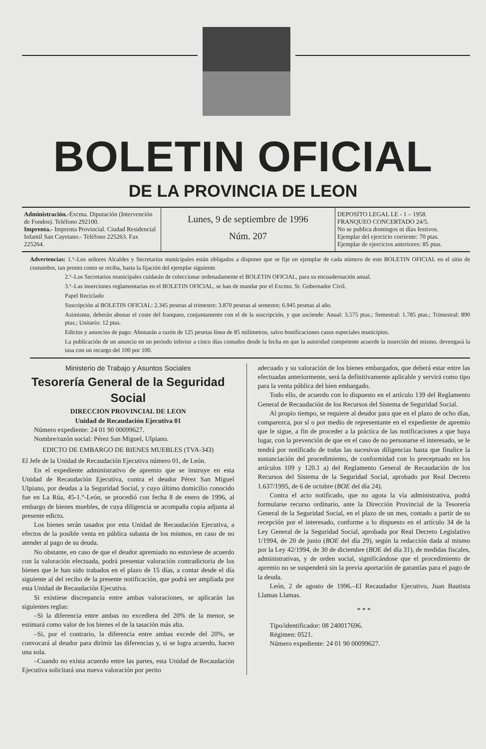BOLETIN OFICIAL
DE LA PROVINCIA DE LEON
Administración.-Excma. Diputación (Intervención de Fondos). Teléfono 292100.
Imprenta.- Imprenta Provincial. Ciudad Residencial Infantil San Cayetano.- Teléfono 225263. Fax 225264.
Lunes, 9 de septiembre de 1996
Núm. 207
DEPOSITO LEGAL LE - 1 – 1958.
FRANQUEO CONCERTADO 24/5.
No se publica domingos ni días festivos.
Ejemplar del ejercicio corriente: 70 ptas.
Ejemplar de ejercicios anteriores: 85 ptas.
Advertencias: 1.ª–Los señores Alcaldes y Secretarios municipales están obligados a disponer que se fije un ejemplar de cada número de este BOLETIN OFICIAL en el sitio de costumbre, tan pronto como se reciba, hasta la fijación del ejemplar siguiente.
2.ª–Los Secretarios municipales cuidarán de coleccionar ordenadamente el BOLETIN OFICIAL, para su encuadernación anual.
3.ª–Las inserciones reglamentarias en el BOLETIN OFICIAL, se han de mandar por el Excmo. Sr. Gobernador Civil.
Papel Reciclado
Suscripción al BOLETIN OFICIAL: 2.345 pesetas al trimestre; 3.870 pesetas al semestre; 6.945 pesetas al año.
Asimismo, deberán abonar el coste del franqueo, conjuntamente con el de la suscripción, y que asciende: Anual: 3.575 ptas.; Semestral: 1.785 ptas.; Trimestral: 890 ptas.; Unitario: 12 ptas.
Edictos y anuncios de pago: Abonarán a razón de 125 pesetas línea de 85 milímetros, salvo bonificaciones casos especiales municipios.
La publicación de un anuncio en un periodo inferior a cinco días contados desde la fecha en que la autoridad competente acuerde la inserción del mismo, devengará la tasa con un recargo del 100 por 100.
Ministerio de Trabajo y Asuntos Sociales
Tesorería General de la Seguridad Social
DIRECCION PROVINCIAL DE LEON
Unidad de Recaudación Ejecutiva 01
Número expediente: 24 01 90 00099627.
Nombre/razón social: Pérez San Miguel, Ulpiano.
EDICTO DE EMBARGO DE BIENES MUEBLES (TVA-343)
El Jefe de la Unidad de Recaudación Ejecutiva número 01, de León.
En el expediente administrativo de apremio que se instruye en esta Unidad de Recaudación Ejecutiva, contra el deudor Pérez San Miguel Ulpiano, por deudas a la Seguridad Social, y cuyo último domicilio conocido fue en La Rúa, 45-1.°-León, se procedió con fecha 8 de enero de 1996, al embargo de bienes muebles, de cuya diligencia se acompaña copia adjunta al presente edicto.
Los bienes serán tasados por esta Unidad de Recaudación Ejecutiva, a efectos de la posible venta en pública subasta de los mismos, en caso de no atender al pago de su deuda.
No obstante, en caso de que el deudor apremiado no estuviese de acuerdo con la valoración efectuada, podrá presentar valoración contradictoria de los bienes que le han sido trabados en el plazo de 15 días, a contar desde el día siguiente al del recibo de la presente notificación, que podrá ser ampliada por esta Unidad de Recaudación Ejecutiva.
Si existiese discrepancia entre ambas valoraciones, se aplicarán las siguientes reglas:
–Si la diferencia entre ambas no excediera del 20% de la menor, se estimará como valor de los bienes el de la tasación más alta.
–Si, por el contrario, la diferencia entre ambas excede del 20%, se convocará al deudor para dirimir las diferencias y, si se logra acuerdo, hacen una sola.
–Cuando no exista acuerdo entre las partes, esta Unidad de Recaudación Ejecutiva solicitará una nueva valoración por perito
adecuado y su valoración de los bienes embargados, que deberá estar entre las efectuadas anteriormente, será la definitivamente aplicable y servirá como tipo para la venta pública del bien embargado.
Todo ello, de acuerdo con lo dispuesto en el artículo 139 del Reglamento General de Recaudación de los Recursos del Sistema de Seguridad Social.
Al propio tiempo, se requiere al deudor para que en el plazo de ocho días, comparezca, por sí o por medio de representante en el expediente de apremio que le sigue, a fin de proceder a la práctica de las notificaciones a que haya lugar, con la prevención de que en el caso de no personarse el interesado, se le tendrá por notificado de todas las sucesivas diligencias hasta que finalice la sustanciación del procedimiento, de conformidad con lo preceptuado en los artículos 109 y 120.1 a) del Reglamento General de Recaudación de los Recursos del Sistema de la Seguridad Social, aprobado por Real Decreto 1.637/1995, de 6 de octubre (BOE del día 24).
Contra el acto notificado, que no agota la vía administrativa, podrá formularse recurso ordinario, ante la Dirección Provincial de la Tesorería General de la Seguridad Social, en el plazo de un mes, contado a partir de su recepción por el interesado, conforme a lo dispuesto en el artículo 34 de la Ley General de la Seguridad Social, aprobada por Real Decreto Legislativo 1/1994, de 20 de junio (BOE del día 29), según la redacción dada al mismo por la Ley 42/1994, de 30 de diciembre (BOE del día 31), de medidas fiscales, administrativas, y de orden social, significándose que el procedimiento de apremio no se suspenderá sin la previa aportación de garantías para el pago de la deuda.
León, 2 de agosto de 1996.–El Recaudador Ejecutivo, Juan Bautista Llamas Llamas.
* * *
Tipo/identificador: 08 240017696.
Régimen: 0521.
Número expediente: 24 01 90 00099627.